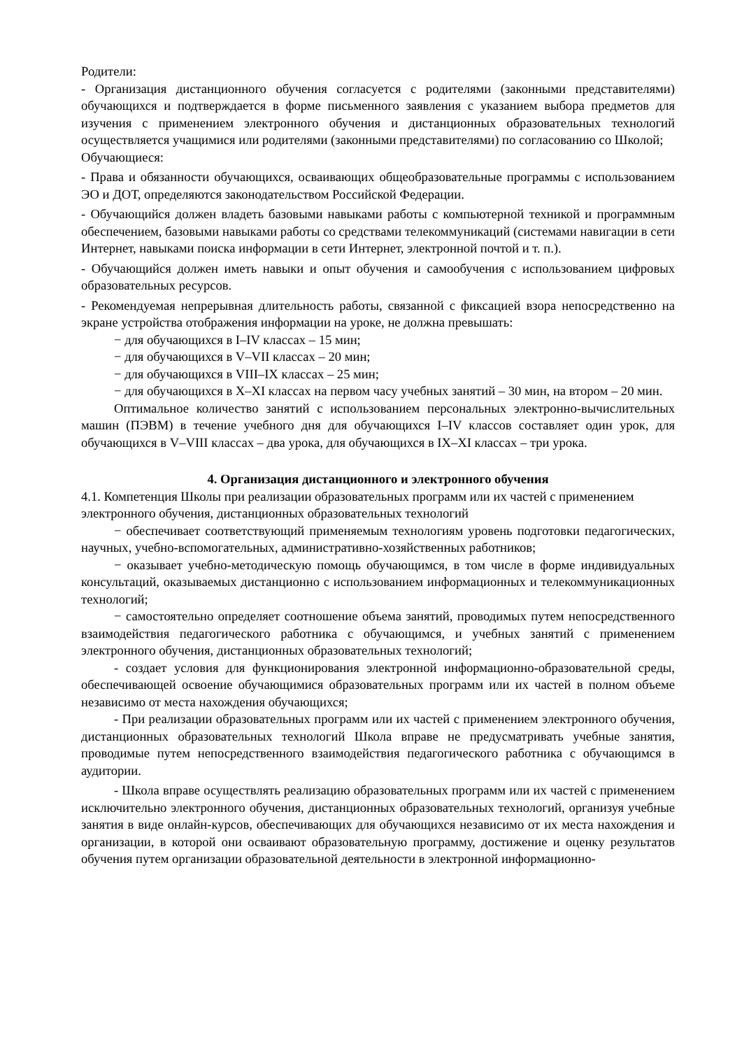Родители:
- Организация дистанционного обучения согласуется с родителями (законными представителями) обучающихся и подтверждается в форме письменного заявления с указанием выбора предметов для изучения с применением электронного обучения и дистанционных образовательных технологий осуществляется учащимися или родителями (законными представителями) по согласованию со Школой;
Обучающиеся:
- Права и обязанности обучающихся, осваивающих общеобразовательные программы с использованием ЭО и ДОТ, определяются законодательством Российской Федерации.
- Обучающийся должен владеть базовыми навыками работы с компьютерной техникой и программным обеспечением, базовыми навыками работы со средствами телекоммуникаций (системами навигации в сети Интернет, навыками поиска информации в сети Интернет, электронной почтой и т. п.).
- Обучающийся должен иметь навыки и опыт обучения и самообучения с использованием цифровых образовательных ресурсов.
- Рекомендуемая непрерывная длительность работы, связанной с фиксацией взора непосредственно на экране устройства отображения информации на уроке, не должна превышать:
− для обучающихся в I–IV классах – 15 мин;
− для обучающихся в V–VII классах – 20 мин;
− для обучающихся в VIII–IX классах – 25 мин;
− для обучающихся в X–XI классах на первом часу учебных занятий – 30 мин, на втором – 20 мин.
Оптимальное количество занятий с использованием персональных электронно-вычислительных машин (ПЭВМ) в течение учебного дня для обучающихся I–IV классов составляет один урок, для обучающихся в V–VIII классах – два урока, для обучающихся в IX–XI классах – три урока.
4. Организация дистанционного и электронного обучения
4.1. Компетенция Школы при реализации образовательных программ или их частей с применением электронного обучения, дистанционных образовательных технологий
− обеспечивает соответствующий применяемым технологиям уровень подготовки педагогических, научных, учебно-вспомогательных, административно-хозяйственных работников;
− оказывает учебно-методическую помощь обучающимся, в том числе в форме индивидуальных консультаций, оказываемых дистанционно с использованием информационных и телекоммуникационных технологий;
− самостоятельно определяет соотношение объема занятий, проводимых путем непосредственного взаимодействия педагогического работника с обучающимся, и учебных занятий с применением электронного обучения, дистанционных образовательных технологий;
- создает условия для функционирования электронной информационно-образовательной среды, обеспечивающей освоение обучающимися образовательных программ или их частей в полном объеме независимо от места нахождения обучающихся;
- При реализации образовательных программ или их частей с применением электронного обучения, дистанционных образовательных технологий Школа вправе не предусматривать учебные занятия, проводимые путем непосредственного взаимодействия педагогического работника с обучающимся в аудитории.
- Школа вправе осуществлять реализацию образовательных программ или их частей с применением исключительно электронного обучения, дистанционных образовательных технологий, организуя учебные занятия в виде онлайн-курсов, обеспечивающих для обучающихся независимо от их места нахождения и организации, в которой они осваивают образовательную программу, достижение и оценку результатов обучения путем организации образовательной деятельности в электронной информационно-